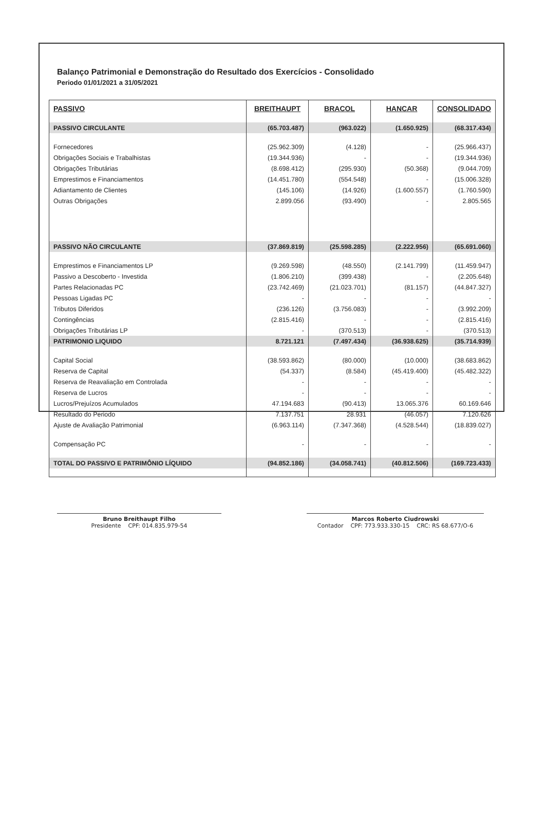Balanço Patrimonial e Demonstração do Resultado dos Exercícios - Consolidado
Periodo 01/01/2021 a 31/05/2021
| PASSIVO | BREITHAUPT | BRACOL | HANCAR | CONSOLIDADO |
| --- | --- | --- | --- | --- |
| PASSIVO CIRCULANTE | (65.703.487) | (963.022) | (1.650.925) | (68.317.434) |
| Fornecedores | (25.962.309) | (4.128) | - | (25.966.437) |
| Obrigações Sociais e Trabalhistas | (19.344.936) | - | - | (19.344.936) |
| Obrigações Tributárias | (8.698.412) | (295.930) | (50.368) | (9.044.709) |
| Emprestimos e Financiamentos | (14.451.780) | (554.548) | - | (15.006.328) |
| Adiantamento de Clientes | (145.106) | (14.926) | (1.600.557) | (1.760.590) |
| Outras Obrigações | 2.899.056 | (93.490) | - | 2.805.565 |
| PASSIVO NÃO CIRCULANTE | (37.869.819) | (25.598.285) | (2.222.956) | (65.691.060) |
| Emprestimos e Financiamentos LP | (9.269.598) | (48.550) | (2.141.799) | (11.459.947) |
| Passivo a Descoberto - Investida | (1.806.210) | (399.438) | - | (2.205.648) |
| Partes Relacionadas PC | (23.742.469) | (21.023.701) | (81.157) | (44.847.327) |
| Pessoas Ligadas PC | - | - | - | - |
| Tributos Diferidos | (236.126) | (3.756.083) | - | (3.992.209) |
| Contingências | (2.815.416) | - | - | (2.815.416) |
| Obrigações Tributárias LP | - | (370.513) | - | (370.513) |
| PATRIMONIO LIQUIDO | 8.721.121 | (7.497.434) | (36.938.625) | (35.714.939) |
| Capital Social | (38.593.862) | (80.000) | (10.000) | (38.683.862) |
| Reserva de Capital | (54.337) | (8.584) | (45.419.400) | (45.482.322) |
| Reserva de Reavaliação em Controlada | - | - | - | - |
| Reserva de Lucros | - | - | - | - |
| Lucros/Prejuízos Acumulados | 47.194.683 | (90.413) | 13.065.376 | 60.169.646 |
| Resultado do Periodo | 7.137.751 | 28.931 | (46.057) | 7.120.626 |
| Ajuste de Avaliação Patrimonial | (6.963.114) | (7.347.368) | (4.528.544) | (18.839.027) |
| Compensação PC | - | - | - | - |
| TOTAL DO PASSIVO E PATRIMÔNIO LÍQUIDO | (94.852.186) | (34.058.741) | (40.812.506) | (169.723.433) |
Bruno Breithaupt Filho
Presidente CPF: 014.835.979-54
Marcos Roberto Ciudrowski
Contador CPF: 773.933.330-15 CRC: RS 68.677/O-6